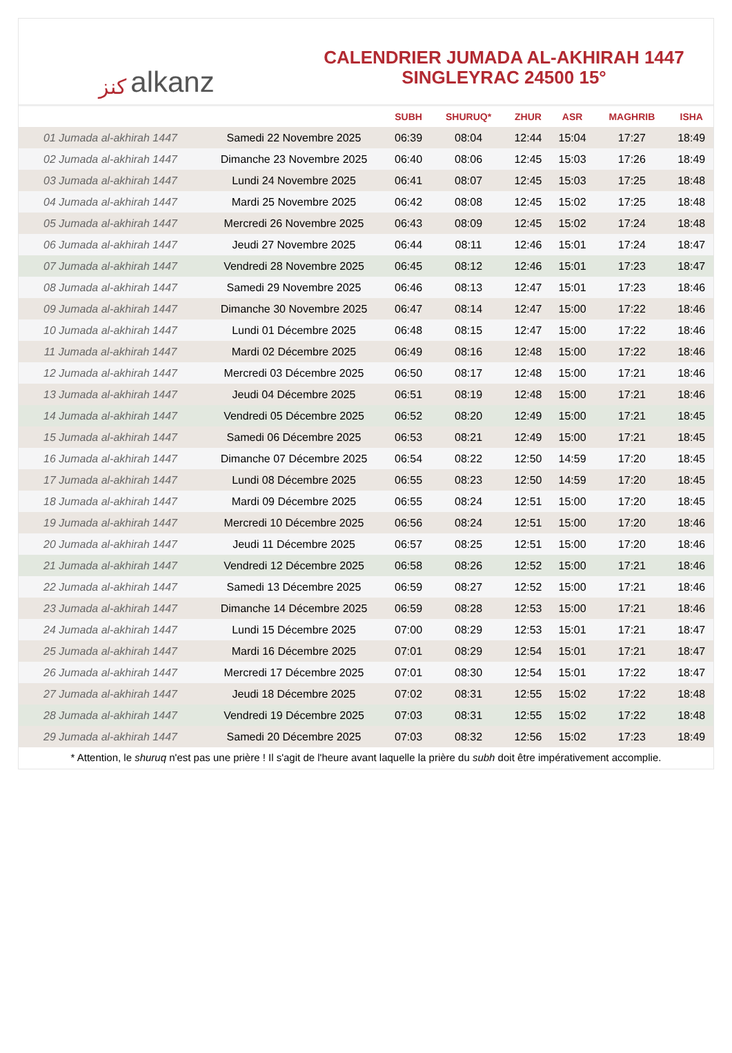ﻛﻨﺰ alkanz
CALENDRIER JUMADA AL-AKHIRAH 1447
SINGLEYRAC 24500 15°
| | | SUBH | SHURUQ* | ZHUR | ASR | MAGHRIB | ISHA |
| --- | --- | --- | --- | --- | --- | --- | --- |
| 01 Jumada al-akhirah 1447 | Samedi 22 Novembre 2025 | 06:39 | 08:04 | 12:44 | 15:04 | 17:27 | 18:49 |
| 02 Jumada al-akhirah 1447 | Dimanche 23 Novembre 2025 | 06:40 | 08:06 | 12:45 | 15:03 | 17:26 | 18:49 |
| 03 Jumada al-akhirah 1447 | Lundi 24 Novembre 2025 | 06:41 | 08:07 | 12:45 | 15:03 | 17:25 | 18:48 |
| 04 Jumada al-akhirah 1447 | Mardi 25 Novembre 2025 | 06:42 | 08:08 | 12:45 | 15:02 | 17:25 | 18:48 |
| 05 Jumada al-akhirah 1447 | Mercredi 26 Novembre 2025 | 06:43 | 08:09 | 12:45 | 15:02 | 17:24 | 18:48 |
| 06 Jumada al-akhirah 1447 | Jeudi 27 Novembre 2025 | 06:44 | 08:11 | 12:46 | 15:01 | 17:24 | 18:47 |
| 07 Jumada al-akhirah 1447 | Vendredi 28 Novembre 2025 | 06:45 | 08:12 | 12:46 | 15:01 | 17:23 | 18:47 |
| 08 Jumada al-akhirah 1447 | Samedi 29 Novembre 2025 | 06:46 | 08:13 | 12:47 | 15:01 | 17:23 | 18:46 |
| 09 Jumada al-akhirah 1447 | Dimanche 30 Novembre 2025 | 06:47 | 08:14 | 12:47 | 15:00 | 17:22 | 18:46 |
| 10 Jumada al-akhirah 1447 | Lundi 01 Décembre 2025 | 06:48 | 08:15 | 12:47 | 15:00 | 17:22 | 18:46 |
| 11 Jumada al-akhirah 1447 | Mardi 02 Décembre 2025 | 06:49 | 08:16 | 12:48 | 15:00 | 17:22 | 18:46 |
| 12 Jumada al-akhirah 1447 | Mercredi 03 Décembre 2025 | 06:50 | 08:17 | 12:48 | 15:00 | 17:21 | 18:46 |
| 13 Jumada al-akhirah 1447 | Jeudi 04 Décembre 2025 | 06:51 | 08:19 | 12:48 | 15:00 | 17:21 | 18:46 |
| 14 Jumada al-akhirah 1447 | Vendredi 05 Décembre 2025 | 06:52 | 08:20 | 12:49 | 15:00 | 17:21 | 18:45 |
| 15 Jumada al-akhirah 1447 | Samedi 06 Décembre 2025 | 06:53 | 08:21 | 12:49 | 15:00 | 17:21 | 18:45 |
| 16 Jumada al-akhirah 1447 | Dimanche 07 Décembre 2025 | 06:54 | 08:22 | 12:50 | 14:59 | 17:20 | 18:45 |
| 17 Jumada al-akhirah 1447 | Lundi 08 Décembre 2025 | 06:55 | 08:23 | 12:50 | 14:59 | 17:20 | 18:45 |
| 18 Jumada al-akhirah 1447 | Mardi 09 Décembre 2025 | 06:55 | 08:24 | 12:51 | 15:00 | 17:20 | 18:45 |
| 19 Jumada al-akhirah 1447 | Mercredi 10 Décembre 2025 | 06:56 | 08:24 | 12:51 | 15:00 | 17:20 | 18:46 |
| 20 Jumada al-akhirah 1447 | Jeudi 11 Décembre 2025 | 06:57 | 08:25 | 12:51 | 15:00 | 17:20 | 18:46 |
| 21 Jumada al-akhirah 1447 | Vendredi 12 Décembre 2025 | 06:58 | 08:26 | 12:52 | 15:00 | 17:21 | 18:46 |
| 22 Jumada al-akhirah 1447 | Samedi 13 Décembre 2025 | 06:59 | 08:27 | 12:52 | 15:00 | 17:21 | 18:46 |
| 23 Jumada al-akhirah 1447 | Dimanche 14 Décembre 2025 | 06:59 | 08:28 | 12:53 | 15:00 | 17:21 | 18:46 |
| 24 Jumada al-akhirah 1447 | Lundi 15 Décembre 2025 | 07:00 | 08:29 | 12:53 | 15:01 | 17:21 | 18:47 |
| 25 Jumada al-akhirah 1447 | Mardi 16 Décembre 2025 | 07:01 | 08:29 | 12:54 | 15:01 | 17:21 | 18:47 |
| 26 Jumada al-akhirah 1447 | Mercredi 17 Décembre 2025 | 07:01 | 08:30 | 12:54 | 15:01 | 17:22 | 18:47 |
| 27 Jumada al-akhirah 1447 | Jeudi 18 Décembre 2025 | 07:02 | 08:31 | 12:55 | 15:02 | 17:22 | 18:48 |
| 28 Jumada al-akhirah 1447 | Vendredi 19 Décembre 2025 | 07:03 | 08:31 | 12:55 | 15:02 | 17:22 | 18:48 |
| 29 Jumada al-akhirah 1447 | Samedi 20 Décembre 2025 | 07:03 | 08:32 | 12:56 | 15:02 | 17:23 | 18:49 |
* Attention, le shuruq n'est pas une prière ! Il s'agit de l'heure avant laquelle la prière du subh doit être impérativement accomplie.